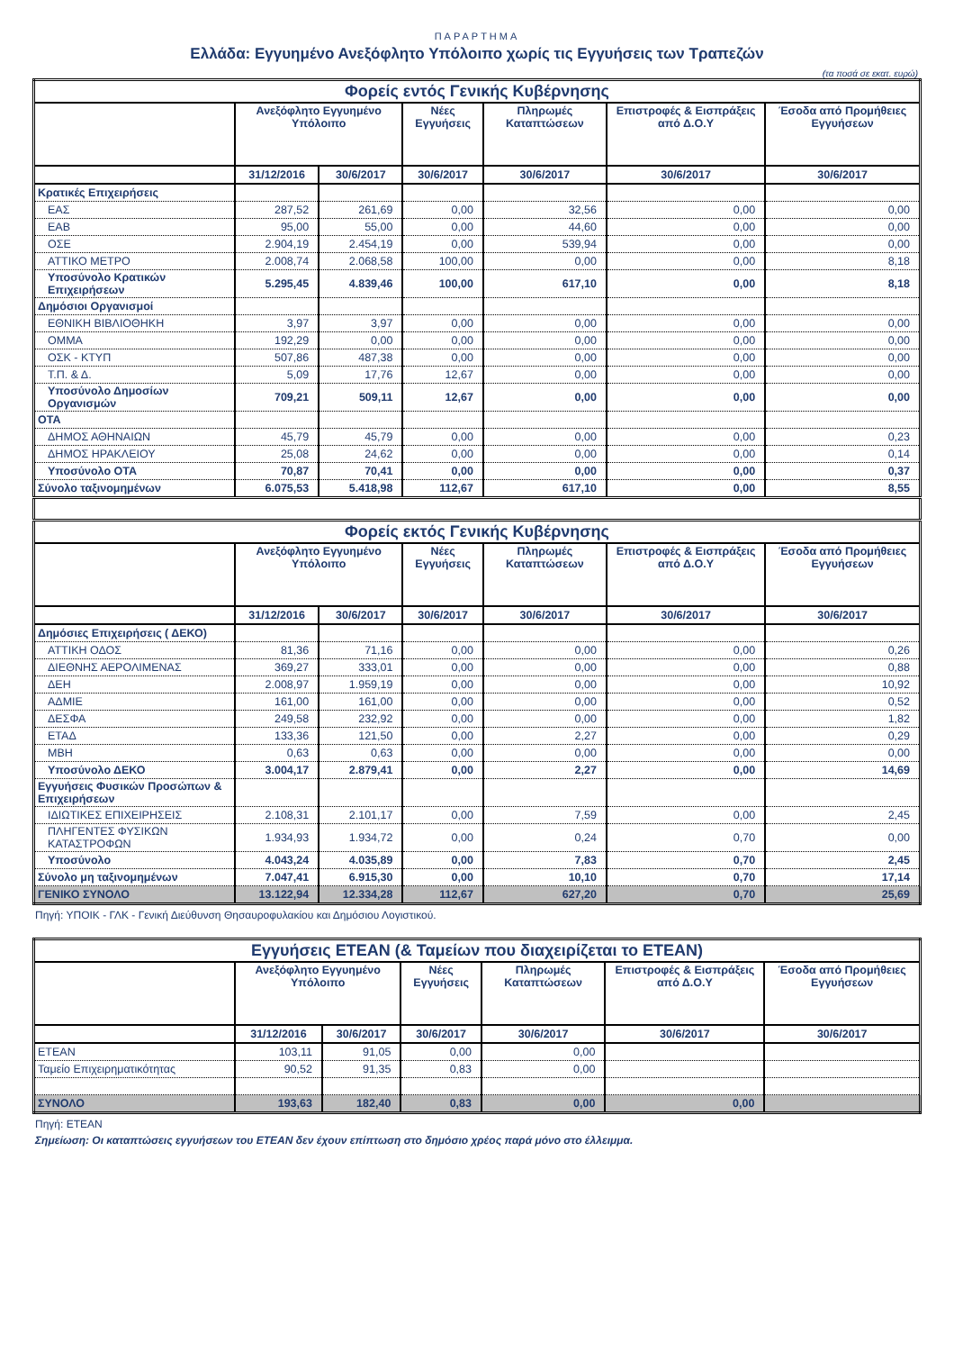ΠΑΡΑΡΤΗΜΑ
Ελλάδα: Εγγυημένο Ανεξόφλητο Υπόλοιπο χωρίς τις Εγγυήσεις των Τραπεζών
(τα ποσά σε εκατ. ευρώ)
| Φορείς εντός Γενικής Κυβέρνησης | | | | | | |
| | Ανεξόφλητο Εγγυημένο Υπόλοιπο | | Νέες Εγγυήσεις | Πληρωμές Καταπτώσεων | Επιστροφές & Εισπράξεις από Δ.Ο.Υ | Έσοδα από Προμήθειες Εγγυήσεων |
| | 31/12/2016 | 30/6/2017 | 30/6/2017 | 30/6/2017 | 30/6/2017 | 30/6/2017 |
| Κρατικές Επιχειρήσεις | | | | | | |
| ΕΑΣ | 287,52 | 261,69 | 0,00 | 32,56 | 0,00 | 0,00 |
| ΕΑΒ | 95,00 | 55,00 | 0,00 | 44,60 | 0,00 | 0,00 |
| ΟΣΕ | 2.904,19 | 2.454,19 | 0,00 | 539,94 | 0,00 | 0,00 |
| ΑΤΤΙΚΟ ΜΕΤΡΟ | 2.008,74 | 2.068,58 | 100,00 | 0,00 | 0,00 | 8,18 |
| Υποσύνολο Κρατικών Επιχειρήσεων | 5.295,45 | 4.839,46 | 100,00 | 617,10 | 0,00 | 8,18 |
| Δημόσιοι Οργανισμοί | | | | | | |
| ΕΘΝΙΚΗ ΒΙΒΛΙΟΘΗΚΗ | 3,97 | 3,97 | 0,00 | 0,00 | 0,00 | 0,00 |
| ΟΜΜΑ | 192,29 | 0,00 | 0,00 | 0,00 | 0,00 | 0,00 |
| ΟΣΚ - ΚΤΥΠ | 507,86 | 487,38 | 0,00 | 0,00 | 0,00 | 0,00 |
| Τ.Π. & Δ. | 5,09 | 17,76 | 12,67 | 0,00 | 0,00 | 0,00 |
| Υποσύνολο Δημοσίων Οργανισμών | 709,21 | 509,11 | 12,67 | 0,00 | 0,00 | 0,00 |
| ΟΤΑ | | | | | | |
| ΔΗΜΟΣ ΑΘΗΝΑΙΩΝ | 45,79 | 45,79 | 0,00 | 0,00 | 0,00 | 0,23 |
| ΔΗΜΟΣ ΗΡΑΚΛΕΙΟΥ | 25,08 | 24,62 | 0,00 | 0,00 | 0,00 | 0,14 |
| Υποσύνολο ΟΤΑ | 70,87 | 70,41 | 0,00 | 0,00 | 0,00 | 0,37 |
| Σύνολο ταξινομημένων | 6.075,53 | 5.418,98 | 112,67 | 617,10 | 0,00 | 8,55 |
| Φορείς εκτός Γενικής Κυβέρνησης | | | | | | |
| | Ανεξόφλητο Εγγυημένο Υπόλοιπο | | Νέες Εγγυήσεις | Πληρωμές Καταπτώσεων | Επιστροφές & Εισπράξεις από Δ.Ο.Υ | Έσοδα από Προμήθειες Εγγυήσεων |
| | 31/12/2016 | 30/6/2017 | 30/6/2017 | 30/6/2017 | 30/6/2017 | 30/6/2017 |
| Δημόσιες Επιχειρήσεις ( ΔΕΚΟ) | | | | | | |
| ΑΤΤΙΚΗ ΟΔΟΣ | 81,36 | 71,16 | 0,00 | 0,00 | 0,00 | 0,26 |
| ΔΙΕΘΝΗΣ ΑΕΡΟΛΙΜΕΝΑΣ | 369,27 | 333,01 | 0,00 | 0,00 | 0,00 | 0,88 |
| ΔΕΗ | 2.008,97 | 1.959,19 | 0,00 | 0,00 | 0,00 | 10,92 |
| ΑΔΜΙΕ | 161,00 | 161,00 | 0,00 | 0,00 | 0,00 | 0,52 |
| ΔΕΣΦΑ | 249,58 | 232,92 | 0,00 | 0,00 | 0,00 | 1,82 |
| ΕΤΑΔ | 133,36 | 121,50 | 0,00 | 2,27 | 0,00 | 0,29 |
| ΜΒΗ | 0,63 | 0,63 | 0,00 | 0,00 | 0,00 | 0,00 |
| Υποσύνολο ΔΕΚΟ | 3.004,17 | 2.879,41 | 0,00 | 2,27 | 0,00 | 14,69 |
| Εγγυήσεις Φυσικών Προσώπων & Επιχειρήσεων | | | | | | |
| ΙΔΙΩΤΙΚΕΣ ΕΠΙΧΕΙΡΗΣΕΙΣ | 2.108,31 | 2.101,17 | 0,00 | 7,59 | 0,00 | 2,45 |
| ΠΛΗΓΕΝΤΕΣ ΦΥΣΙΚΩΝ ΚΑΤΑΣΤΡΟΦΩΝ | 1.934,93 | 1.934,72 | 0,00 | 0,24 | 0,70 | 0,00 |
| Υποσύνολο | 4.043,24 | 4.035,89 | 0,00 | 7,83 | 0,70 | 2,45 |
| Σύνολο μη ταξινομημένων | 7.047,41 | 6.915,30 | 0,00 | 10,10 | 0,70 | 17,14 |
| ΓΕΝΙΚΟ ΣΥΝΟΛΟ | 13.122,94 | 12.334,28 | 112,67 | 627,20 | 0,70 | 25,69 |
Πηγή: ΥΠΟΙΚ - ΓΛΚ - Γενική Διεύθυνση Θησαυροφυλακίου και Δημόσιου Λογιστικού.
| Εγγυήσεις ΕΤΕΑΝ (& Ταμείων που διαχειρίζεται το ΕΤΕΑΝ) | | | | | | |
| | Ανεξόφλητο Εγγυημένο Υπόλοιπο | | Νέες Εγγυήσεις | Πληρωμές Καταπτώσεων | Επιστροφές & Εισπράξεις από Δ.Ο.Υ | Έσοδα από Προμήθειες Εγγυήσεων |
| | 31/12/2016 | 30/6/2017 | 30/6/2017 | 30/6/2017 | 30/6/2017 | 30/6/2017 |
| ΕΤΕΑΝ | 103,11 | 91,05 | 0,00 | 0,00 | | |
| Ταμείο Επιχειρηματικότητας | 90,52 | 91,35 | 0,83 | 0,00 | | |
| ΣΥΝΟΛΟ | 193,63 | 182,40 | 0,83 | 0,00 | 0,00 | |
Πηγή: ΕΤΕΑΝ
Σημείωση: Οι καταπτώσεις εγγυήσεων του ΕΤΕΑΝ δεν έχουν επίπτωση στο δημόσιο χρέος παρά μόνο στο έλλειμμα.